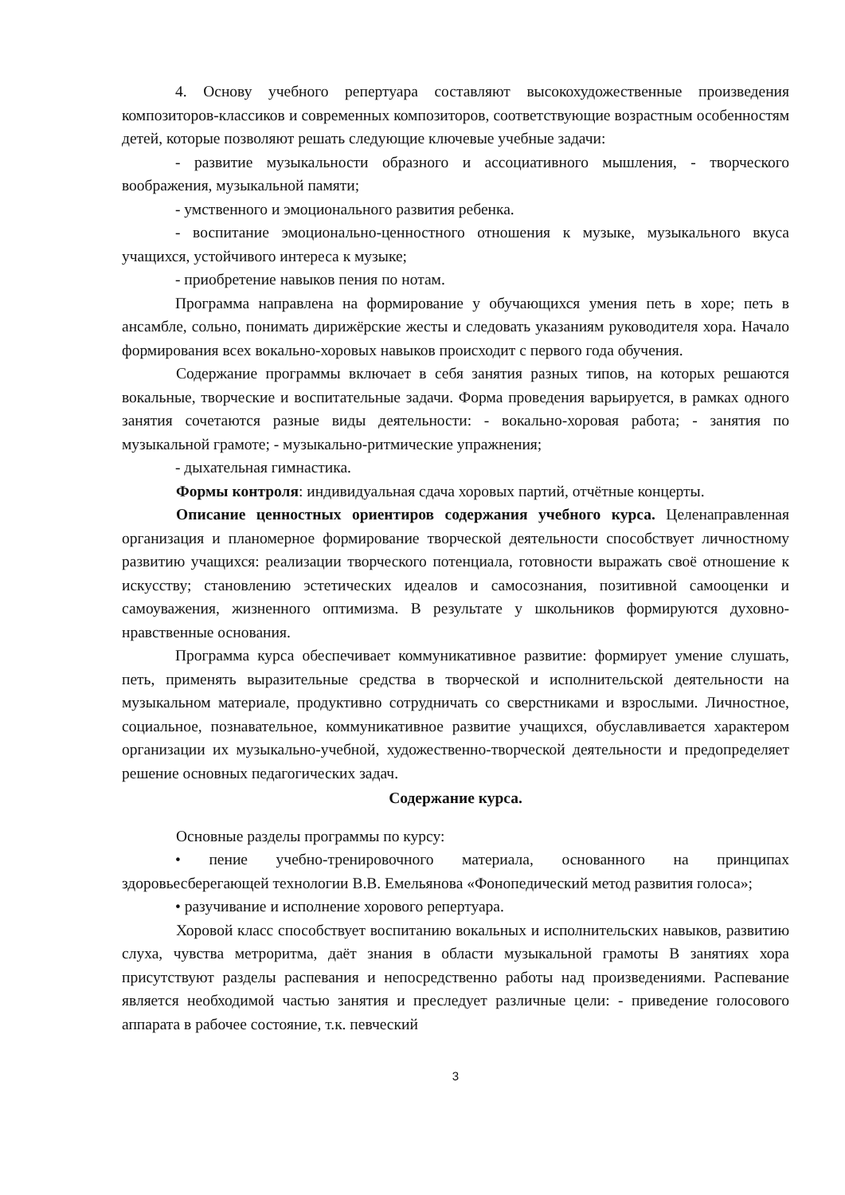4. Основу учебного репертуара составляют высокохудожественные произведения композиторов-классиков и современных композиторов, соответствующие возрастным особенностям детей, которые позволяют решать следующие ключевые учебные задачи:
- развитие музыкальности образного и ассоциативного мышления, - творческого воображения, музыкальной памяти;
- умственного и эмоционального развития ребенка.
- воспитание эмоционально-ценностного отношения к музыке, музыкального вкуса учащихся, устойчивого интереса к музыке;
- приобретение навыков пения по нотам.
Программа направлена на формирование у обучающихся умения петь в хоре; петь в ансамбле, сольно, понимать дирижёрские жесты и следовать указаниям руководителя хора. Начало формирования всех вокально-хоровых навыков происходит с первого года обучения.
Содержание программы включает в себя занятия разных типов, на которых решаются вокальные, творческие и воспитательные задачи. Форма проведения варьируется, в рамках одного занятия сочетаются разные виды деятельности: - вокально-хоровая работа; - занятия по музыкальной грамоте; - музыкально-ритмические упражнения;
- дыхательная гимнастика.
Формы контроля: индивидуальная сдача хоровых партий, отчётные концерты.
Описание ценностных ориентиров содержания учебного курса. Целенаправленная организация и планомерное формирование творческой деятельности способствует личностному развитию учащихся: реализации творческого потенциала, готовности выражать своё отношение к искусству; становлению эстетических идеалов и самосознания, позитивной самооценки и самоуважения, жизненного оптимизма. В результате у школьников формируются духовно-нравственные основания.
Программа курса обеспечивает коммуникативное развитие: формирует умение слушать, петь, применять выразительные средства в творческой и исполнительской деятельности на музыкальном материале, продуктивно сотрудничать со сверстниками и взрослыми. Личностное, социальное, познавательное, коммуникативное развитие учащихся, обуславливается характером организации их музыкально-учебной, художественно-творческой деятельности и предопределяет решение основных педагогических задач.
Содержание курса.
Основные разделы программы по курсу:
• пение учебно-тренировочного материала, основанного на принципах здоровьесберегающей технологии В.В. Емельянова «Фонопедический метод развития голоса»;
• разучивание и исполнение хорового репертуара.
Хоровой класс способствует воспитанию вокальных и исполнительских навыков, развитию слуха, чувства метроритма, даёт знания в области музыкальной грамоты В занятиях хора присутствуют разделы распевания и непосредственно работы над произведениями. Распевание является необходимой частью занятия и преследует различные цели: - приведение голосового аппарата в рабочее состояние, т.к. певческий
3